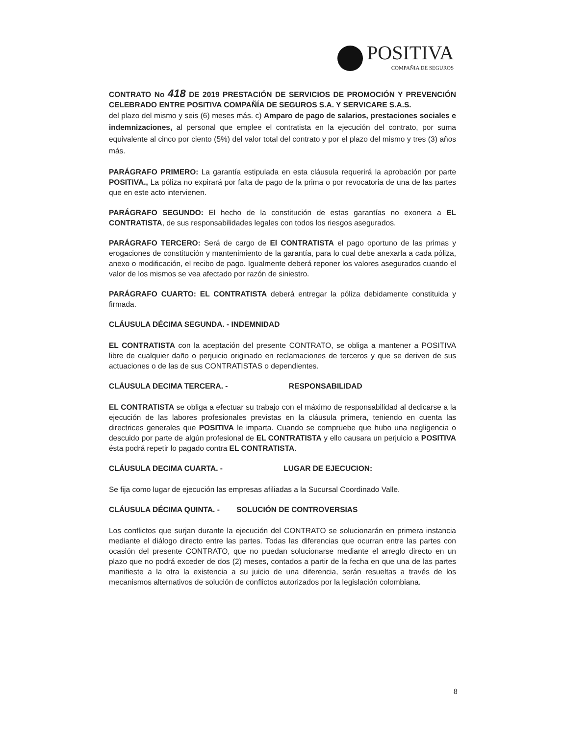POSITIVA
COMPAÑIA DE SEGUROS
CONTRATO No 418 DE 2019 PRESTACIÓN DE SERVICIOS DE PROMOCIÓN Y PREVENCIÓN CELEBRADO ENTRE POSITIVA COMPAÑÍA DE SEGUROS S.A. Y SERVICARE S.A.S.
del plazo del mismo y seis (6) meses más. c) Amparo de pago de salarios, prestaciones sociales e indemnizaciones, al personal que emplee el contratista en la ejecución del contrato, por suma equivalente al cinco por ciento (5%) del valor total del contrato y por el plazo del mismo y tres (3) años más.
PARÁGRAFO PRIMERO: La garantía estipulada en esta cláusula requerirá la aprobación por parte POSITIVA., La póliza no expirará por falta de pago de la prima o por revocatoria de una de las partes que en este acto intervienen.
PARÁGRAFO SEGUNDO: El hecho de la constitución de estas garantías no exonera a EL CONTRATISTA, de sus responsabilidades legales con todos los riesgos asegurados.
PARÁGRAFO TERCERO: Será de cargo de El CONTRATISTA el pago oportuno de las primas y erogaciones de constitución y mantenimiento de la garantía, para lo cual debe anexarla a cada póliza, anexo o modificación, el recibo de pago. Igualmente deberá reponer los valores asegurados cuando el valor de los mismos se vea afectado por razón de siniestro.
PARÁGRAFO CUARTO: EL CONTRATISTA deberá entregar la póliza debidamente constituida y firmada.
CLÁUSULA DÉCIMA SEGUNDA. - INDEMNIDAD
EL CONTRATISTA con la aceptación del presente CONTRATO, se obliga a mantener a POSITIVA libre de cualquier daño o perjuicio originado en reclamaciones de terceros y que se deriven de sus actuaciones o de las de sus CONTRATISTAS o dependientes.
CLÁUSULA DECIMA TERCERA. - RESPONSABILIDAD
EL CONTRATISTA se obliga a efectuar su trabajo con el máximo de responsabilidad al dedicarse a la ejecución de las labores profesionales previstas en la cláusula primera, teniendo en cuenta las directrices generales que POSITIVA le imparta. Cuando se compruebe que hubo una negligencia o descuido por parte de algún profesional de EL CONTRATISTA y ello causara un perjuicio a POSITIVA ésta podrá repetir lo pagado contra EL CONTRATISTA.
CLÁUSULA DECIMA CUARTA. - LUGAR DE EJECUCION:
Se fija como lugar de ejecución las empresas afiliadas a la Sucursal Coordinado Valle.
CLÁUSULA DÉCIMA QUINTA. - SOLUCIÓN DE CONTROVERSIAS
Los conflictos que surjan durante la ejecución del CONTRATO se solucionarán en primera instancia mediante el diálogo directo entre las partes. Todas las diferencias que ocurran entre las partes con ocasión del presente CONTRATO, que no puedan solucionarse mediante el arreglo directo en un plazo que no podrá exceder de dos (2) meses, contados a partir de la fecha en que una de las partes manifieste a la otra la existencia a su juicio de una diferencia, serán resueltas a través de los mecanismos alternativos de solución de conflictos autorizados por la legislación colombiana.
8